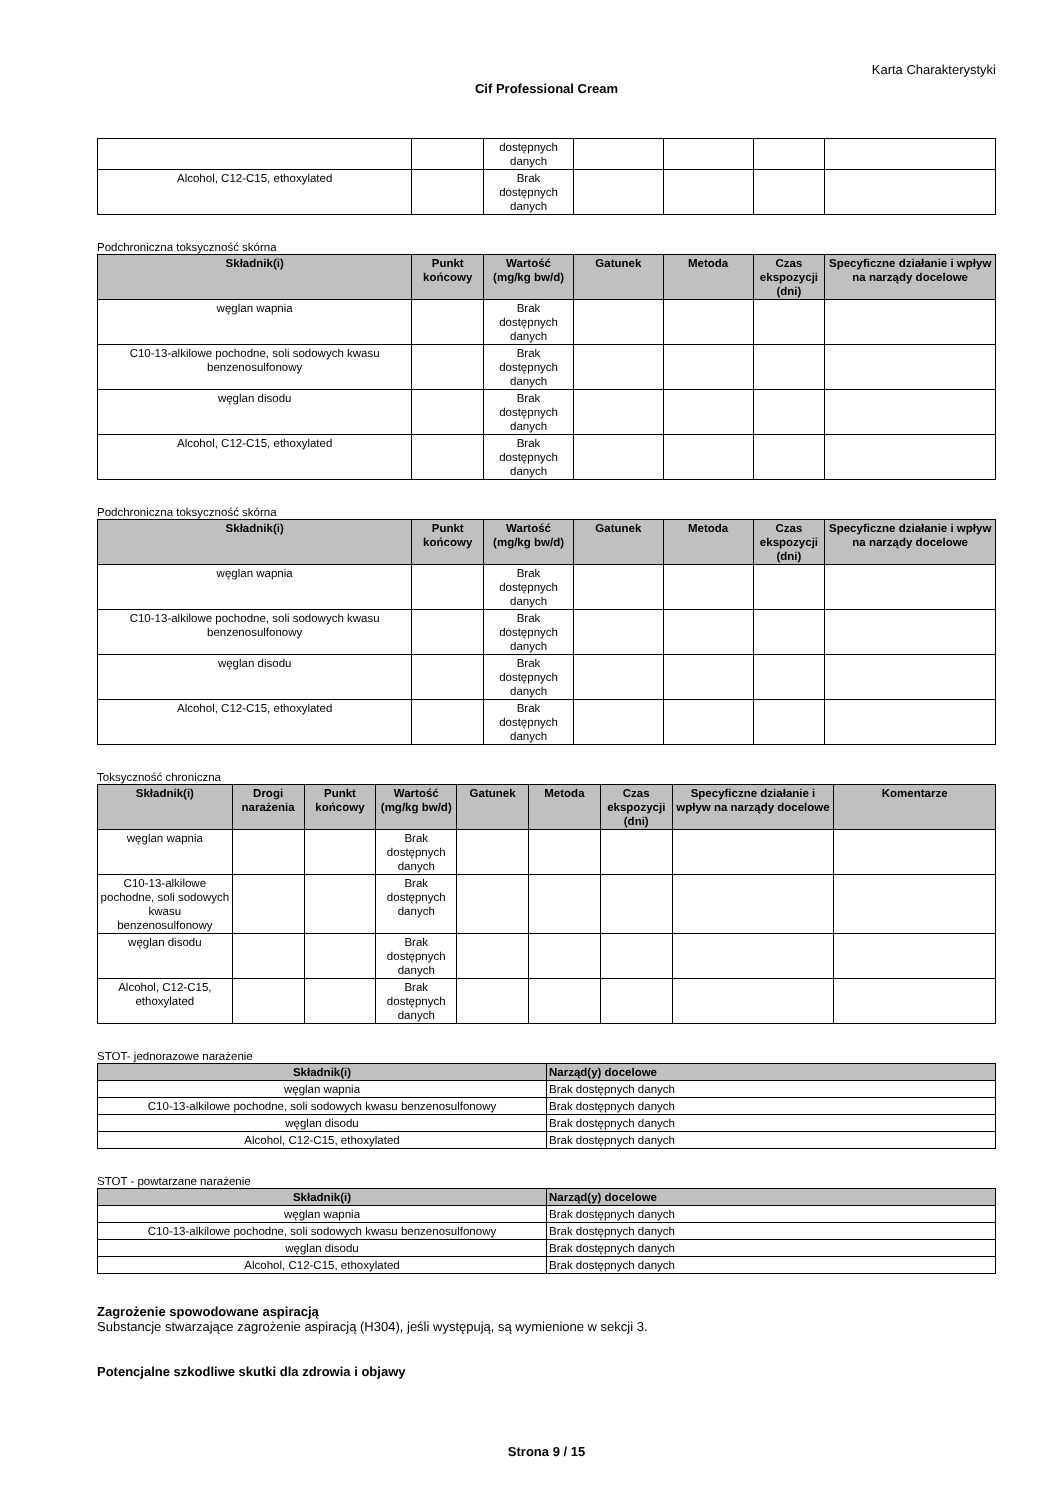Karta Charakterystyki
Cif Professional Cream
| | | dostępnych danych | | | | |
| Alcohol, C12-C15, ethoxylated | | Brak dostępnych danych | | | | |
Podchroniczna toksyczność skórna
| Składnik(i) | Punkt końcowy | Wartość (mg/kg bw/d) | Gatunek | Metoda | Czas ekspozycji (dni) | Specyficzne działanie i wpływ na narządy docelowe |
| --- | --- | --- | --- | --- | --- | --- |
| węglan wapnia | | Brak dostępnych danych | | | | |
| C10-13-alkilowe pochodne, soli sodowych kwasu benzenosulfonowy | | Brak dostępnych danych | | | | |
| węglan disodu | | Brak dostępnych danych | | | | |
| Alcohol, C12-C15, ethoxylated | | Brak dostępnych danych | | | | |
Podchroniczna toksyczność skórna
| Składnik(i) | Punkt końcowy | Wartość (mg/kg bw/d) | Gatunek | Metoda | Czas ekspozycji (dni) | Specyficzne działanie i wpływ na narządy docelowe |
| --- | --- | --- | --- | --- | --- | --- |
| węglan wapnia | | Brak dostępnych danych | | | | |
| C10-13-alkilowe pochodne, soli sodowych kwasu benzenosulfonowy | | Brak dostępnych danych | | | | |
| węglan disodu | | Brak dostępnych danych | | | | |
| Alcohol, C12-C15, ethoxylated | | Brak dostępnych danych | | | | |
Toksyczność chroniczna
| Składnik(i) | Drogi narażenia | Punkt końcowy | Wartość (mg/kg bw/d) | Gatunek | Metoda | Czas ekspozycji (dni) | Specyficzne działanie i wpływ na narządy docelowe | Komentarze |
| --- | --- | --- | --- | --- | --- | --- | --- | --- |
| węglan wapnia | | | Brak dostępnych danych | | | | | |
| C10-13-alkilowe pochodne, soli sodowych kwasu benzenosulfonowy | | | Brak dostępnych danych | | | | | |
| węglan disodu | | | Brak dostępnych danych | | | | | |
| Alcohol, C12-C15, ethoxylated | | | Brak dostępnych danych | | | | | |
STOT- jednorazowe narażenie
| Składnik(i) | Narząd(y) docelowe |
| --- | --- |
| węglan wapnia | Brak dostępnych danych |
| C10-13-alkilowe pochodne, soli sodowych kwasu benzenosulfonowy | Brak dostępnych danych |
| węglan disodu | Brak dostępnych danych |
| Alcohol, C12-C15, ethoxylated | Brak dostępnych danych |
STOT - powtarzane narażenie
| Składnik(i) | Narząd(y) docelowe |
| --- | --- |
| węglan wapnia | Brak dostępnych danych |
| C10-13-alkilowe pochodne, soli sodowych kwasu benzenosulfonowy | Brak dostępnych danych |
| węglan disodu | Brak dostępnych danych |
| Alcohol, C12-C15, ethoxylated | Brak dostępnych danych |
Zagrożenie spowodowane aspiracją
Substancje stwarzające zagrożenie aspiracją (H304), jeśli występują, są wymienione w sekcji 3.
Potencjalne szkodliwe skutki dla zdrowia i objawy
Strona 9 / 15